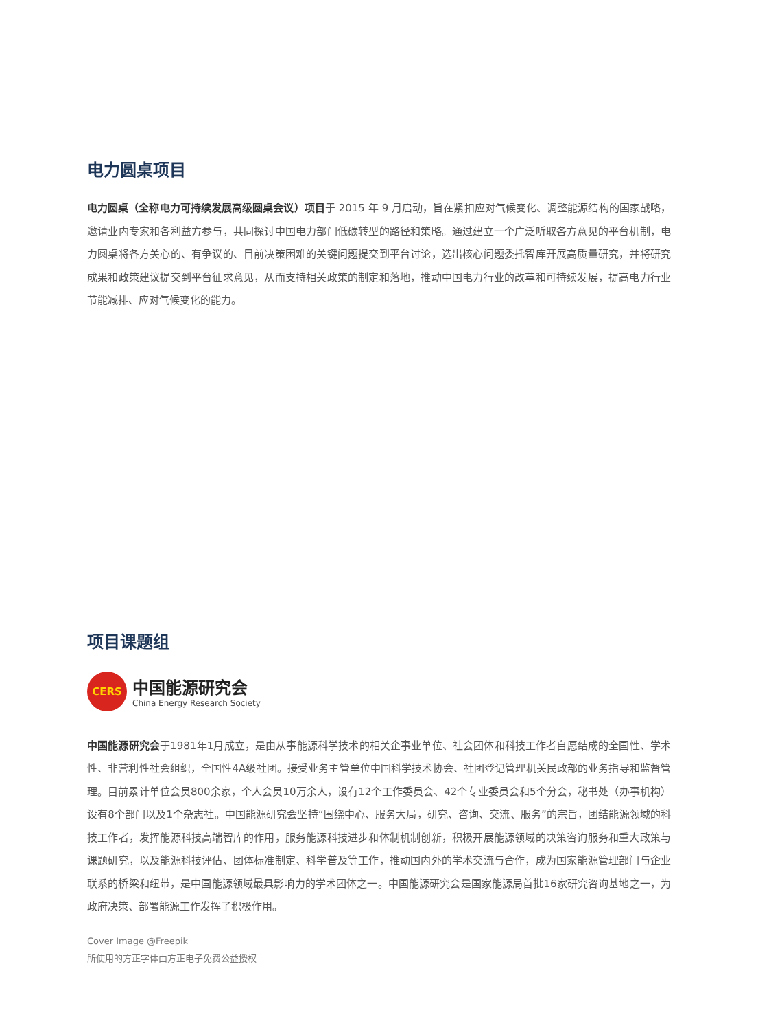电力圆桌项目
电力圆桌（全称电力可持续发展高级圆桌会议）项目于 2015 年 9 月启动，旨在紧扣应对气候变化、调整能源结构的国家战略，邀请业内专家和各利益方参与，共同探讨中国电力部门低碳转型的路径和策略。通过建立一个广泛听取各方意见的平台机制，电力圆桌将各方关心的、有争议的、目前决策困难的关键问题提交到平台讨论，选出核心问题委托智库开展高质量研究，并将研究成果和政策建议提交到平台征求意见，从而支持相关政策的制定和落地，推动中国电力行业的改革和可持续发展，提高电力行业节能减排、应对气候变化的能力。
项目课题组
CERS
中国能源研究会
China Energy Research Society
中国能源研究会于1981年1月成立，是由从事能源科学技术的相关企事业单位、社会团体和科技工作者自愿结成的全国性、学术性、非营利性社会组织，全国性4A级社团。接受业务主管单位中国科学技术协会、社团登记管理机关民政部的业务指导和监督管理。目前累计单位会员800余家，个人会员10万余人，设有12个工作委员会、42个专业委员会和5个分会，秘书处（办事机构）设有8个部门以及1个杂志社。中国能源研究会坚持“围绕中心、服务大局，研究、咨询、交流、服务”的宗旨，团结能源领域的科技工作者，发挥能源科技高端智库的作用，服务能源科技进步和体制机制创新，积极开展能源领域的决策咨询服务和重大政策与课题研究，以及能源科技评估、团体标准制定、科学普及等工作，推动国内外的学术交流与合作，成为国家能源管理部门与企业联系的桥梁和纽带，是中国能源领域最具影响力的学术团体之一。中国能源研究会是国家能源局首批16家研究咨询基地之一，为政府决策、部署能源工作发挥了积极作用。
Cover Image @Freepik
所使用的方正字体由方正电子免费公益授权